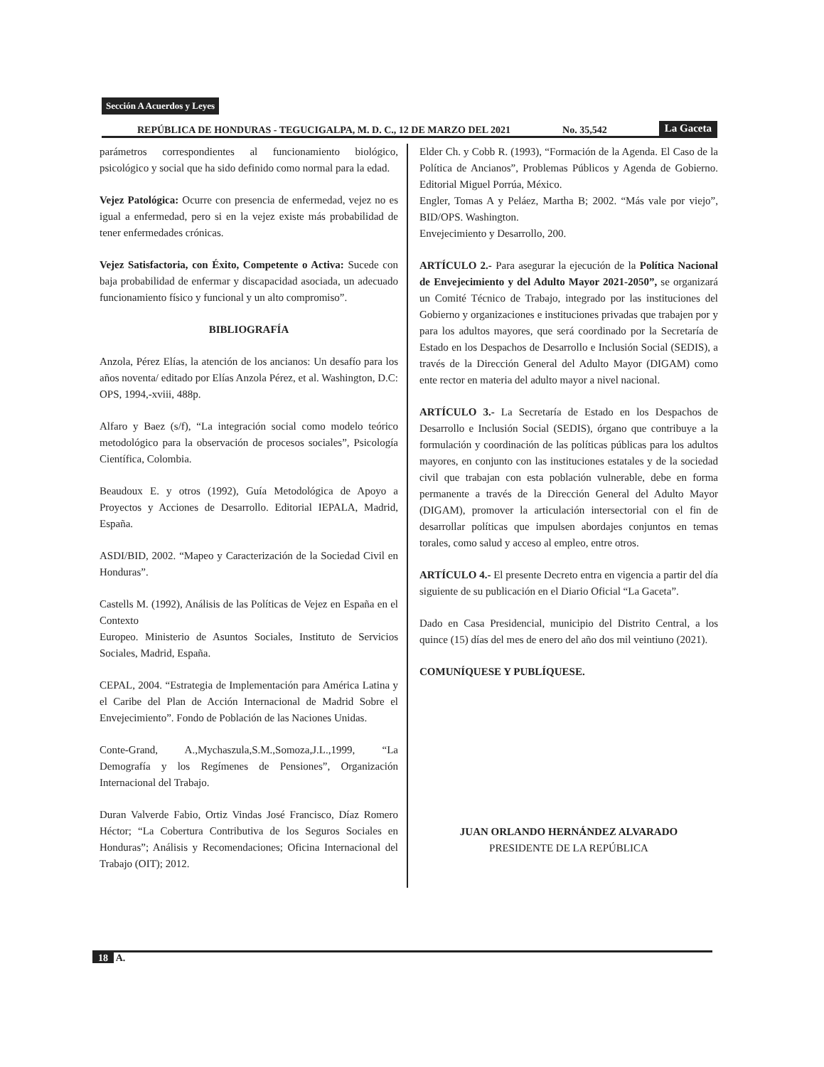Sección A Acuerdos y Leyes
REPÚBLICA DE HONDURAS - TEGUCIGALPA, M. D. C., 12 DE MARZO DEL 2021 No. 35,542 La Gaceta
parámetros correspondientes al funcionamiento biológico, psicológico y social que ha sido definido como normal para la edad.
Vejez Patológica: Ocurre con presencia de enfermedad, vejez no es igual a enfermedad, pero si en la vejez existe más probabilidad de tener enfermedades crónicas.
Vejez Satisfactoria, con Éxito, Competente o Activa: Sucede con baja probabilidad de enfermar y discapacidad asociada, un adecuado funcionamiento físico y funcional y un alto compromiso”.
BIBLIOGRAFÍA
Anzola, Pérez Elías, la atención de los ancianos: Un desafío para los años noventa/ editado por Elías Anzola Pérez, et al. Washington, D.C: OPS, 1994,-xviii, 488p.
Alfaro y Baez (s/f), “La integración social como modelo teórico metodológico para la observación de procesos sociales”, Psicología Científica, Colombia.
Beaudoux E. y otros (1992), Guía Metodológica de Apoyo a Proyectos y Acciones de Desarrollo. Editorial IEPALA, Madrid, España.
ASDI/BID, 2002. “Mapeo y Caracterización de la Sociedad Civil en Honduras”.
Castells M. (1992), Análisis de las Políticas de Vejez en España en el Contexto
Europeo. Ministerio de Asuntos Sociales, Instituto de Servicios Sociales, Madrid, España.
CEPAL, 2004. “Estrategia de Implementación para América Latina y el Caribe del Plan de Acción Internacional de Madrid Sobre el Envejecimiento”. Fondo de Población de las Naciones Unidas.
Conte-Grand, A.,Mychaszula,S.M.,Somoza,J.L.,1999, “La Demografía y los Regímenes de Pensiones”, Organización Internacional del Trabajo.
Duran Valverde Fabio, Ortiz Vindas José Francisco, Díaz Romero Héctor; “La Cobertura Contributiva de los Seguros Sociales en Honduras”; Análisis y Recomendaciones; Oficina Internacional del Trabajo (OIT); 2012.
Elder Ch. y Cobb R. (1993), “Formación de la Agenda. El Caso de la Política de Ancianos”, Problemas Públicos y Agenda de Gobierno. Editorial Miguel Porrúa, México.
Engler, Tomas A y Peláez, Martha B; 2002. “Más vale por viejo”, BID/OPS. Washington.
Envejecimiento y Desarrollo, 200.
ARTÍCULO 2.- Para asegurar la ejecución de la Política Nacional de Envejecimiento y del Adulto Mayor 2021-2050”, se organizará un Comité Técnico de Trabajo, integrado por las instituciones del Gobierno y organizaciones e instituciones privadas que trabajen por y para los adultos mayores, que será coordinado por la Secretaría de Estado en los Despachos de Desarrollo e Inclusión Social (SEDIS), a través de la Dirección General del Adulto Mayor (DIGAM) como ente rector en materia del adulto mayor a nivel nacional.
ARTÍCULO 3.- La Secretaría de Estado en los Despachos de Desarrollo e Inclusión Social (SEDIS), órgano que contribuye a la formulación y coordinación de las políticas públicas para los adultos mayores, en conjunto con las instituciones estatales y de la sociedad civil que trabajan con esta población vulnerable, debe en forma permanente a través de la Dirección General del Adulto Mayor (DIGAM), promover la articulación intersectorial con el fin de desarrollar políticas que impulsen abordajes conjuntos en temas torales, como salud y acceso al empleo, entre otros.
ARTÍCULO 4.- El presente Decreto entra en vigencia a partir del día siguiente de su publicación en el Diario Oficial “La Gaceta”.
Dado en Casa Presidencial, municipio del Distrito Central, a los quince (15) días del mes de enero del año dos mil veintiuno (2021).
COMUNÍQUESE Y PUBLÍQUESE.
JUAN ORLANDO HERNÁNDEZ ALVARADO
PRESIDENTE DE LA REPÚBLICA
18 A.